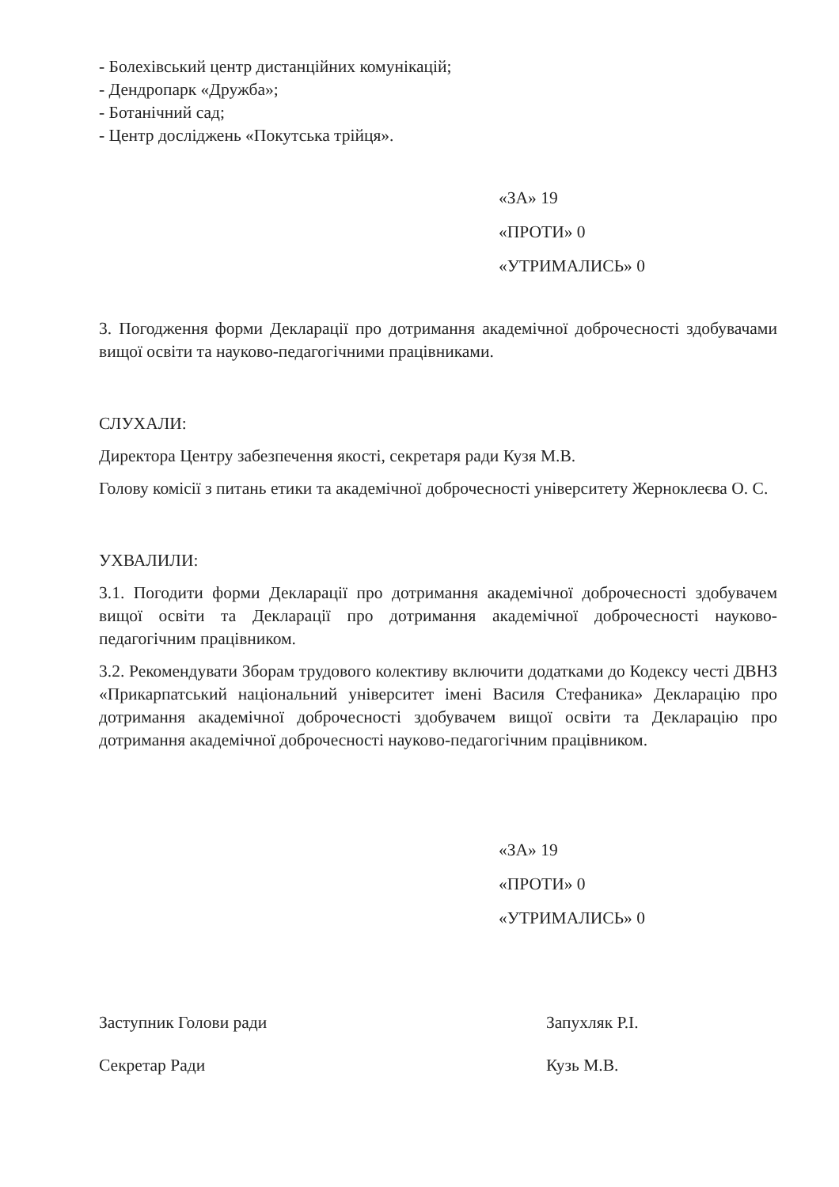- Болехівський центр дистанційних комунікацій;
- Дендропарк «Дружба»;
- Ботанічний сад;
- Центр досліджень «Покутська трійця».
«ЗА» 19
«ПРОТИ» 0
«УТРИМАЛИСЬ» 0
3. Погодження форми Декларації про дотримання академічної доброчесності здобувачами вищої освіти та науково-педагогічними працівниками.
СЛУХАЛИ:
Директора Центру забезпечення якості, секретаря ради Кузя М.В.
Голову комісії з питань етики та академічної доброчесності університету Жерноклеєва О. С.
УХВАЛИЛИ:
3.1. Погодити форми Декларації про дотримання академічної доброчесності здобувачем вищої освіти та Декларації про дотримання академічної доброчесності науково-педагогічним працівником.
3.2. Рекомендувати Зборам трудового колективу включити додатками до Кодексу честі ДВНЗ «Прикарпатський національний університет імені Василя Стефаника» Декларацію про дотримання академічної доброчесності здобувачем вищої освіти та Декларацію про дотримання академічної доброчесності науково-педагогічним працівником.
«ЗА» 19
«ПРОТИ» 0
«УТРИМАЛИСЬ» 0
Заступник Голови ради
Секретар Ради
Запухляк Р.І.
Кузь М.В.